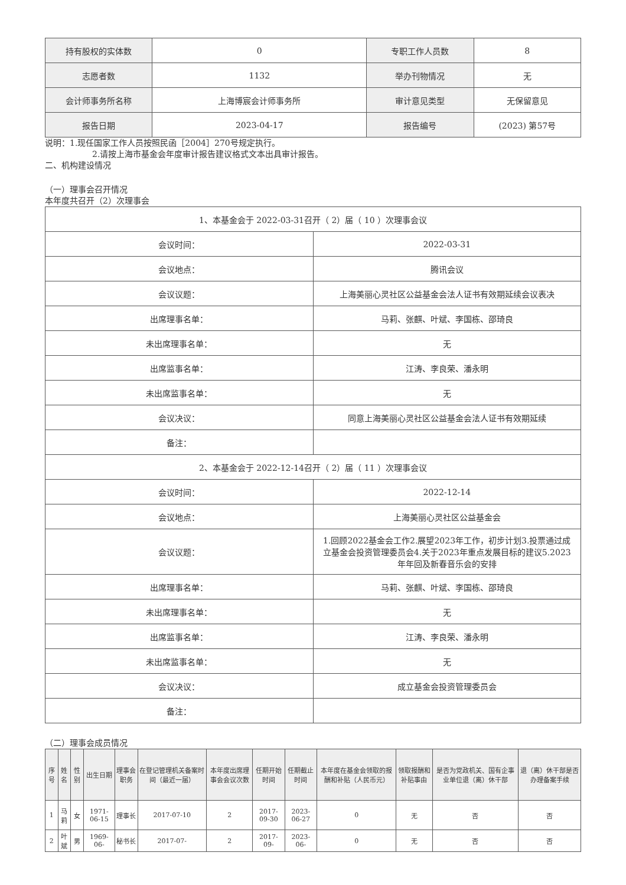| 持有股权的实体数 | 0 | 专职工作人员数 | 8 |
| 志愿者数 | 1132 | 举办刊物情况 | 无 |
| 会计师事务所名称 | 上海博宸会计师事务所 | 审计意见类型 | 无保留意见 |
| 报告日期 | 2023-04-17 | 报告编号 | (2023) 第57号 |
说明：1.现任国家工作人员按照民函［2004］270号规定执行。
2.请按上海市基金会年度审计报告建议格式文本出具审计报告。
二、机构建设情况
（一）理事会召开情况
本年度共召开（2）次理事会
| 1、本基金会于 2022-03-31召开（ 2）届（ 10 ）次理事会议 | |
| 会议时间： | 2022-03-31 |
| 会议地点： | 腾讯会议 |
| 会议议题： | 上海美丽心灵社区公益基金会法人证书有效期延续会议表决 |
| 出席理事名单： | 马莉、张麒、叶斌、李国栋、邵琦良 |
| 未出席理事名单： | 无 |
| 出席监事名单： | 江涛、李良荣、潘永明 |
| 未出席监事名单： | 无 |
| 会议决议： | 同意上海美丽心灵社区公益基金会法人证书有效期延续 |
| 备注： | |
| 2、本基金会于 2022-12-14召开（ 2）届（ 11 ）次理事会议 | |
| 会议时间： | 2022-12-14 |
| 会议地点： | 上海美丽心灵社区公益基金会 |
| 会议议题： | 1.回顾2022基金会工作2.展望2023年工作，初步计划3.投票通过成立基金会投资管理委员会4.关于2023年重点发展目标的建议5.2023年年回及新春音乐会的安排 |
| 出席理事名单： | 马莉、张麒、叶斌、李国栋、邵琦良 |
| 未出席理事名单： | 无 |
| 出席监事名单： | 江涛、李良荣、潘永明 |
| 未出席监事名单： | 无 |
| 会议决议： | 成立基金会投资管理委员会 |
| 备注： | |
（二）理事会成员情况
| 序号 | 姓名 | 性别 | 出生日期 | 理事会职务 | 在登记管理机关备案时间（最近一届） | 本年度出席理事会会议次数 | 任期开始时间 | 任期截止时间 | 本年度在基金会领取的报酬和补贴（人民币元） | 领取报酬和补贴事由 | 是否为党政机关、国有企事业单位退（离）休干部 | 退（离）休干部是否办理备案手续 |
| --- | --- | --- | --- | --- | --- | --- | --- | --- | --- | --- | --- | --- |
| 1 | 马莉 | 女 | 1971-06-15 | 理事长 | 2017-07-10 | 2 | 2017-09-30 | 2023-06-27 | 0 | 无 | 否 | 否 |
| 2 | 叶斌 | 男 | 1969-06- | 秘书长 | 2017-07- | 2 | 2017-09- | 2023-06- | 0 | 无 | 否 | 否 |